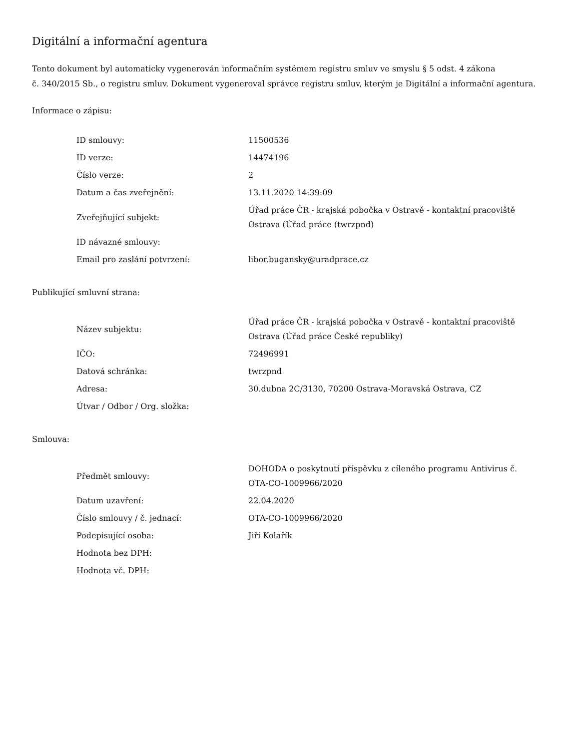Digitální a informační agentura
Tento dokument byl automaticky vygenerován informačním systémem registru smluv ve smyslu § 5 odst. 4 zákona
č. 340/2015 Sb., o registru smluv. Dokument vygeneroval správce registru smluv, kterým je Digitální a informační agentura.
Informace o zápisu:
| ID smlouvy: | 11500536 |
| ID verze: | 14474196 |
| Číslo verze: | 2 |
| Datum a čas zveřejnění: | 13.11.2020 14:39:09 |
| Zveřejňující subjekt: | Úřad práce ČR - krajská pobočka v Ostravě - kontaktní pracoviště Ostrava (Úřad práce (twrzpnd) |
| ID návazné smlouvy: | |
| Email pro zaslání potvrzení: | libor.bugansky@uradprace.cz |
Publikující smluvní strana:
| Název subjektu: | Úřad práce ČR - krajská pobočka v Ostravě - kontaktní pracoviště Ostrava (Úřad práce České republiky) |
| IČO: | 72496991 |
| Datová schránka: | twrzpnd |
| Adresa: | 30.dubna 2C/3130, 70200 Ostrava-Moravská Ostrava, CZ |
| Útvar / Odbor / Org. složka: | |
Smlouva:
| Předmět smlouvy: | DOHODA o poskytnutí příspěvku z cíleného programu Antivirus č. OTA-CO-1009966/2020 |
| Datum uzavření: | 22.04.2020 |
| Číslo smlouvy / č. jednací: | OTA-CO-1009966/2020 |
| Podepisující osoba: | Jiří Kolařík |
| Hodnota bez DPH: | |
| Hodnota vč. DPH: | |